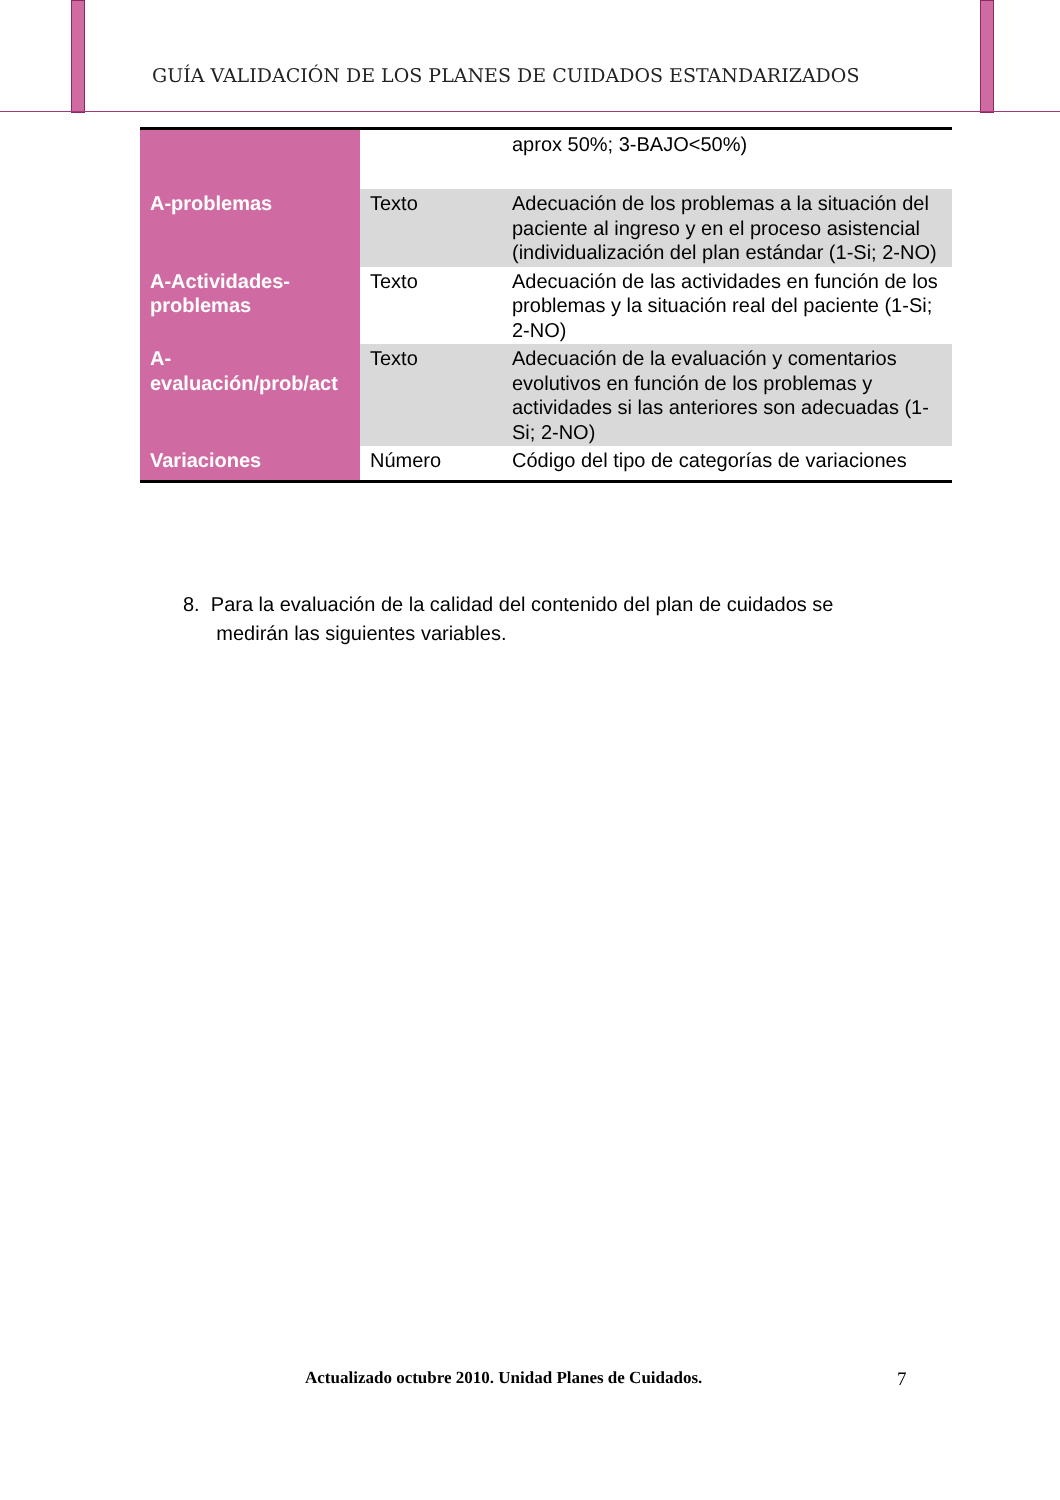GUÍA VALIDACIÓN DE LOS PLANES DE CUIDADOS ESTANDARIZADOS
| | | aprox 50%; 3-BAJO<50%) |
| A-problemas | Texto | Adecuación de los problemas a la situación del paciente al ingreso y en el proceso asistencial (individualización del plan estándar (1-Si; 2-NO) |
| A-Actividades-problemas | Texto | Adecuación de las actividades en función de los problemas y la situación real del paciente (1-Si; 2-NO) |
| A- evaluación/prob/act | Texto | Adecuación de la evaluación y comentarios evolutivos en función de los problemas y actividades si las anteriores son adecuadas (1-Si; 2-NO) |
| Variaciones | Número | Código del tipo de categorías de variaciones |
8. Para la evaluación de la calidad del contenido del plan de cuidados se
medirán las siguientes variables.
Actualizado octubre 2010. Unidad Planes de Cuidados.
7